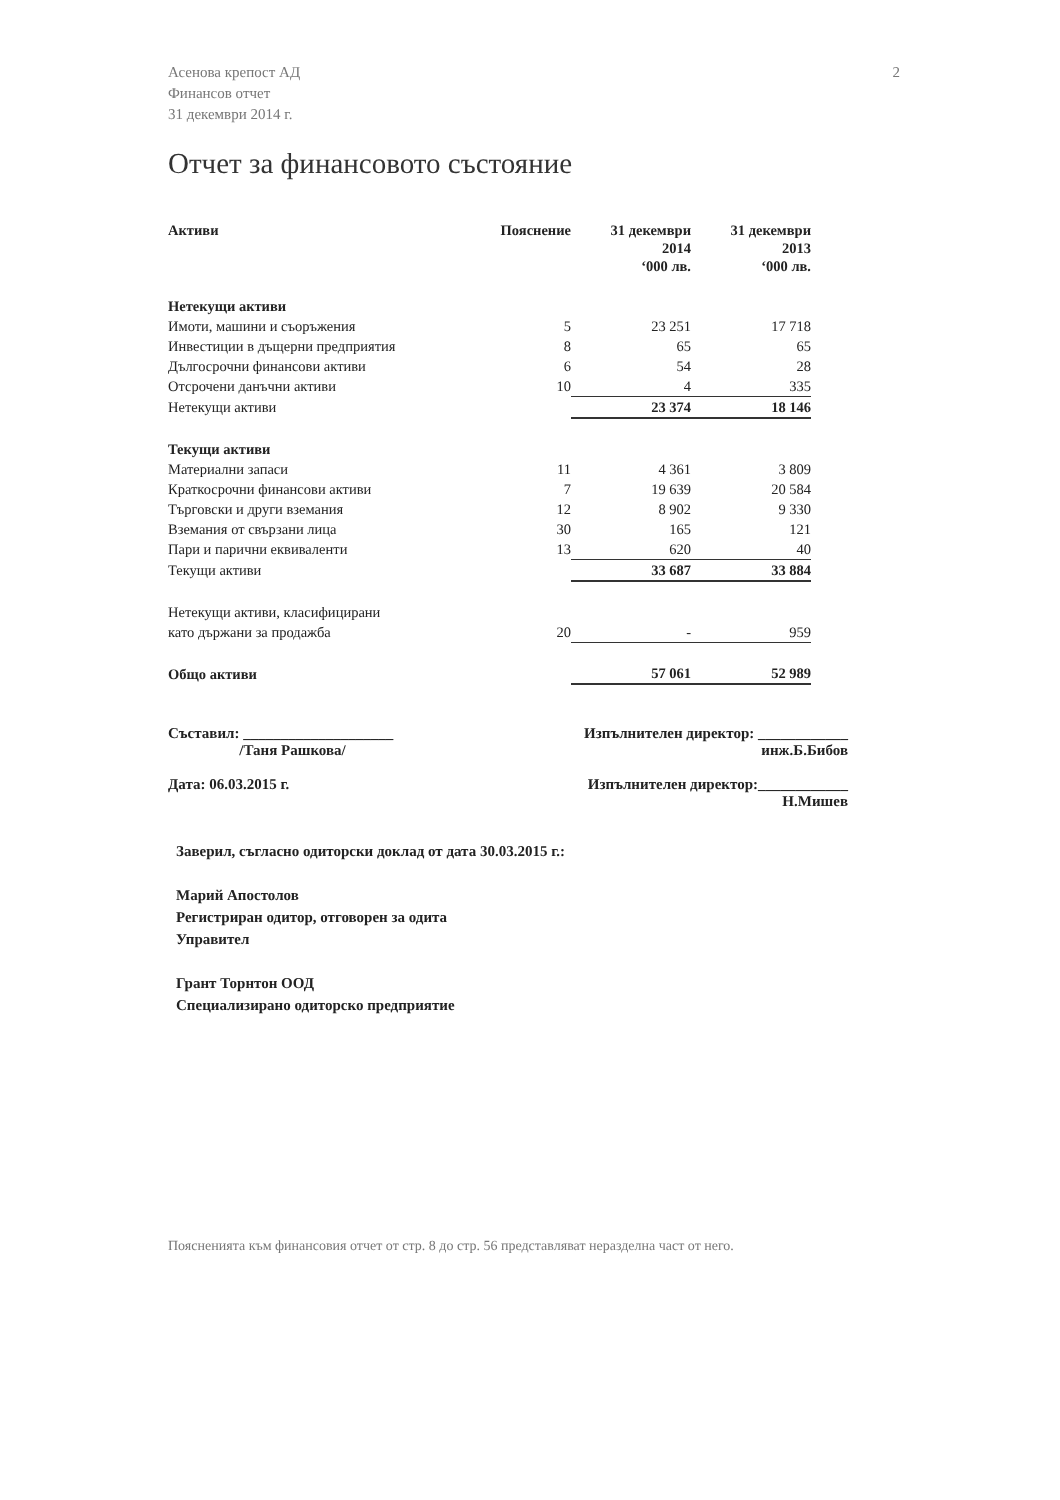Асенова крепост АД
Финансов отчет
31 декември 2014 г.
2
Отчет за финансовото състояние
| Активи | Пояснение | 31 декември 2014 ‘000 лв. | 31 декември 2013 ‘000 лв. |
| --- | --- | --- | --- |
| Нетекущи активи | | | |
| Имоти, машини и съоръжения | 5 | 23 251 | 17 718 |
| Инвестиции в дъщерни предприятия | 8 | 65 | 65 |
| Дългосрочни финансови активи | 6 | 54 | 28 |
| Отсрочени данъчни активи | 10 | 4 | 335 |
| Нетекущи активи | | 23 374 | 18 146 |
| Текущи активи | | | |
| Материални запаси | 11 | 4 361 | 3 809 |
| Краткосрочни финансови активи | 7 | 19 639 | 20 584 |
| Търговски и други вземания | 12 | 8 902 | 9 330 |
| Вземания от свързани лица | 30 | 165 | 121 |
| Пари и парични еквиваленти | 13 | 620 | 40 |
| Текущи активи | | 33 687 | 33 884 |
| Нетекущи активи, класифицирани | | | |
| като държани за продажба | 20 | - | 959 |
| Общо активи | | 57 061 | 52 989 |
Съставил: ____________________
/Таня Рашкова/
Дата: 06.03.2015 г.
Изпълнителен директор: ____________
инж.Б.Бибов
Изпълнителен директор:____________
Н.Мишев
Заверил, съгласно одиторски доклад от дата 30.03.2015 г.:
Марий Апостолов
Регистриран одитор, отговорен за одита
Управител
Грант Торнтон ООД
Специализирано одиторско предприятие
Поясненията към финансовия отчет от стр. 8 до стр. 56 представляват неразделна част от него.